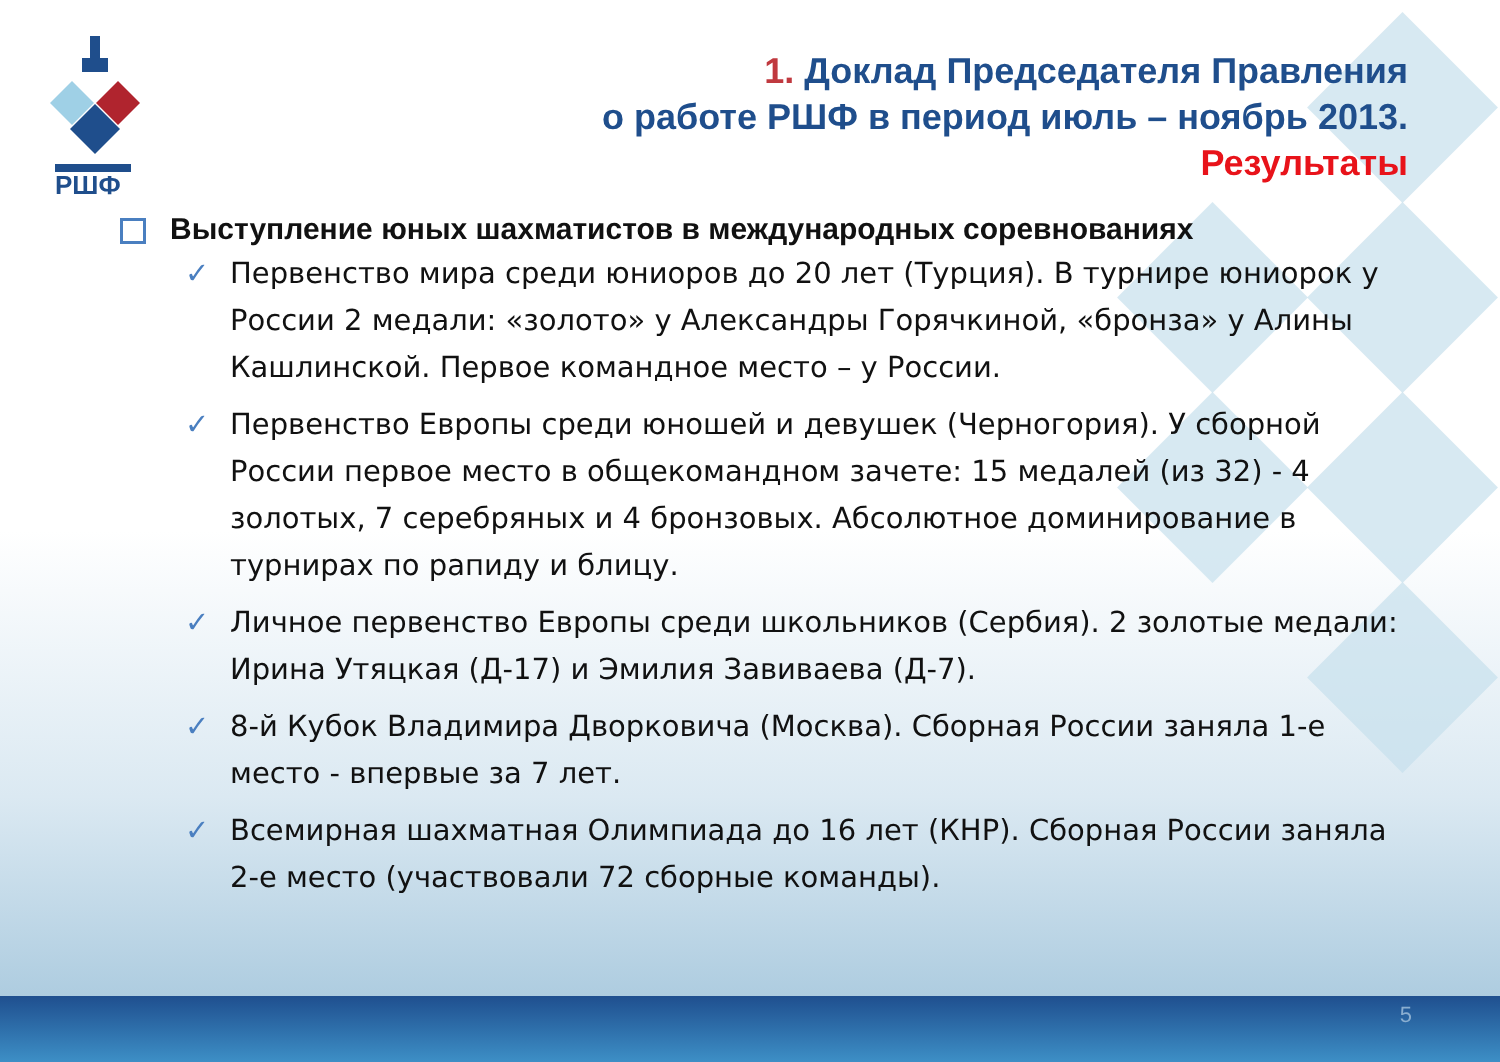РШФ
1. Доклад Председателя Правления
о работе РШФ в период июль – ноябрь 2013.
Результаты
Выступление юных шахматистов в международных соревнованиях
Первенство мира среди юниоров до 20 лет (Турция). В турнире юниорок у России 2 медали: «золото» у Александры Горячкиной, «бронза» у Алины Кашлинской. Первое командное место – у России.
Первенство Европы среди юношей и девушек (Черногория). У сборной России первое место в общекомандном зачете: 15 медалей (из 32) - 4 золотых, 7 серебряных и 4 бронзовых. Абсолютное доминирование в турнирах по рапиду и блицу.
Личное первенство Европы среди школьников (Сербия). 2 золотые медали: Ирина Утяцкая (Д-17) и Эмилия Завиваева (Д-7).
8-й Кубок Владимира Дворковича (Москва). Сборная России заняла 1-е место - впервые за 7 лет.
Всемирная шахматная Олимпиада до 16 лет (КНР). Сборная России заняла 2-е место (участвовали 72 сборные команды).
5